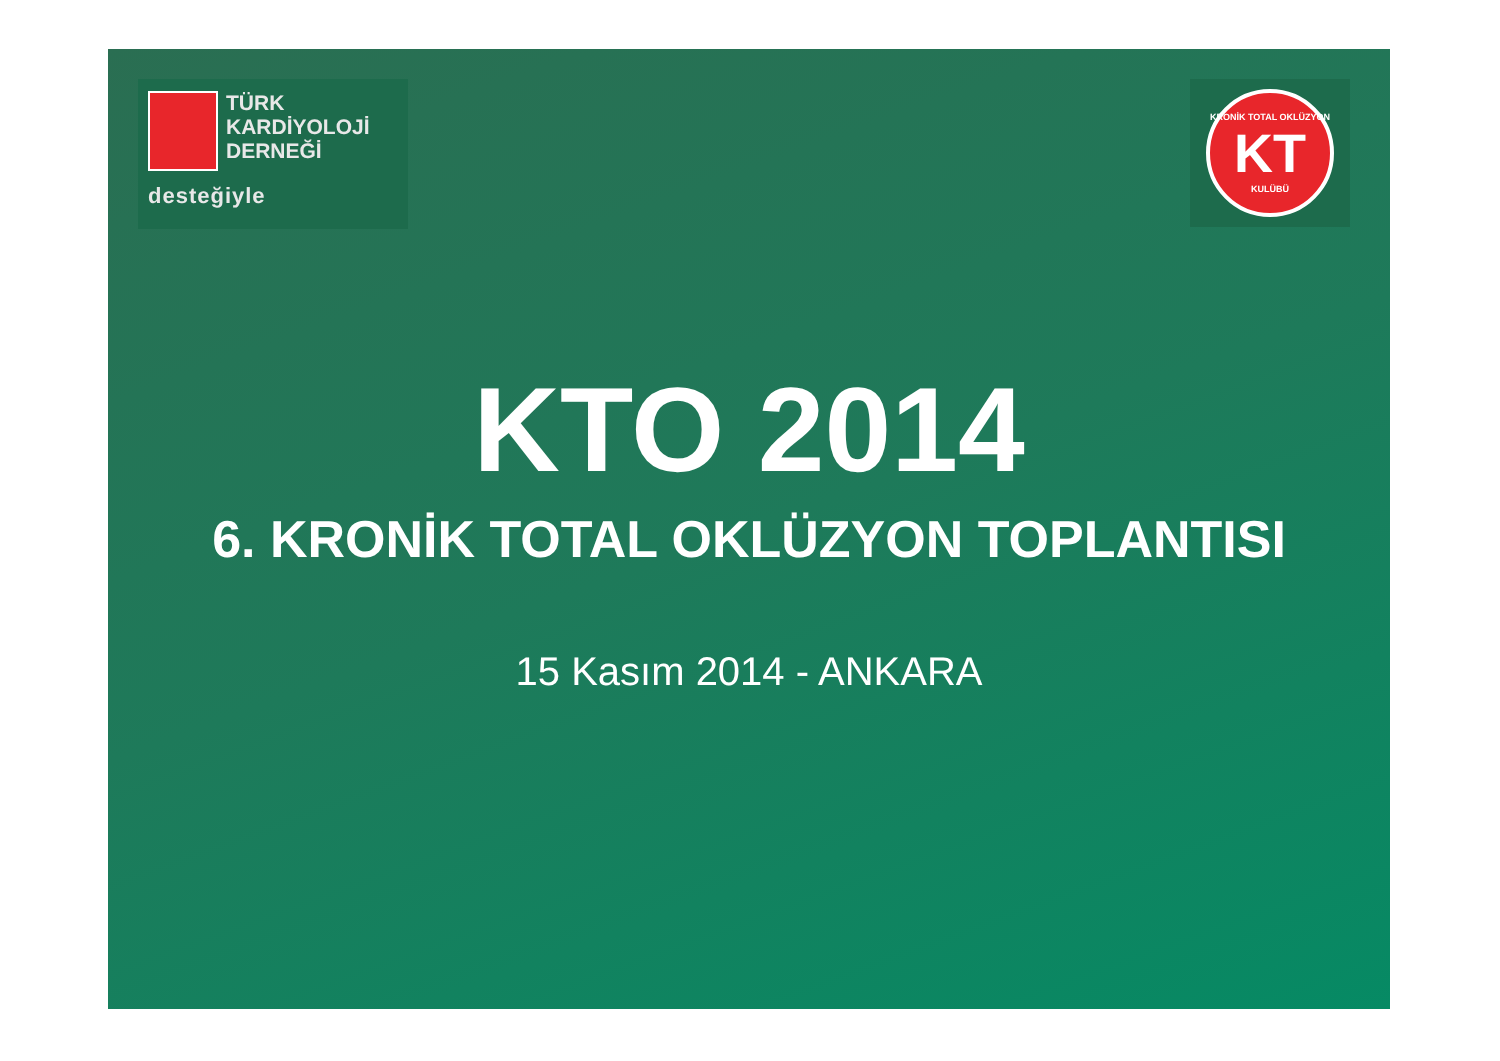TÜRK
KARDİYOLOJİ
DERNEĞİ
desteğiyle
KRONİK TOTAL OKLÜZYON
KT
KULÜBÜ
KTO 2014
6. KRONİK TOTAL OKLÜZYON TOPLANTISI
15 Kasım 2014 - ANKARA